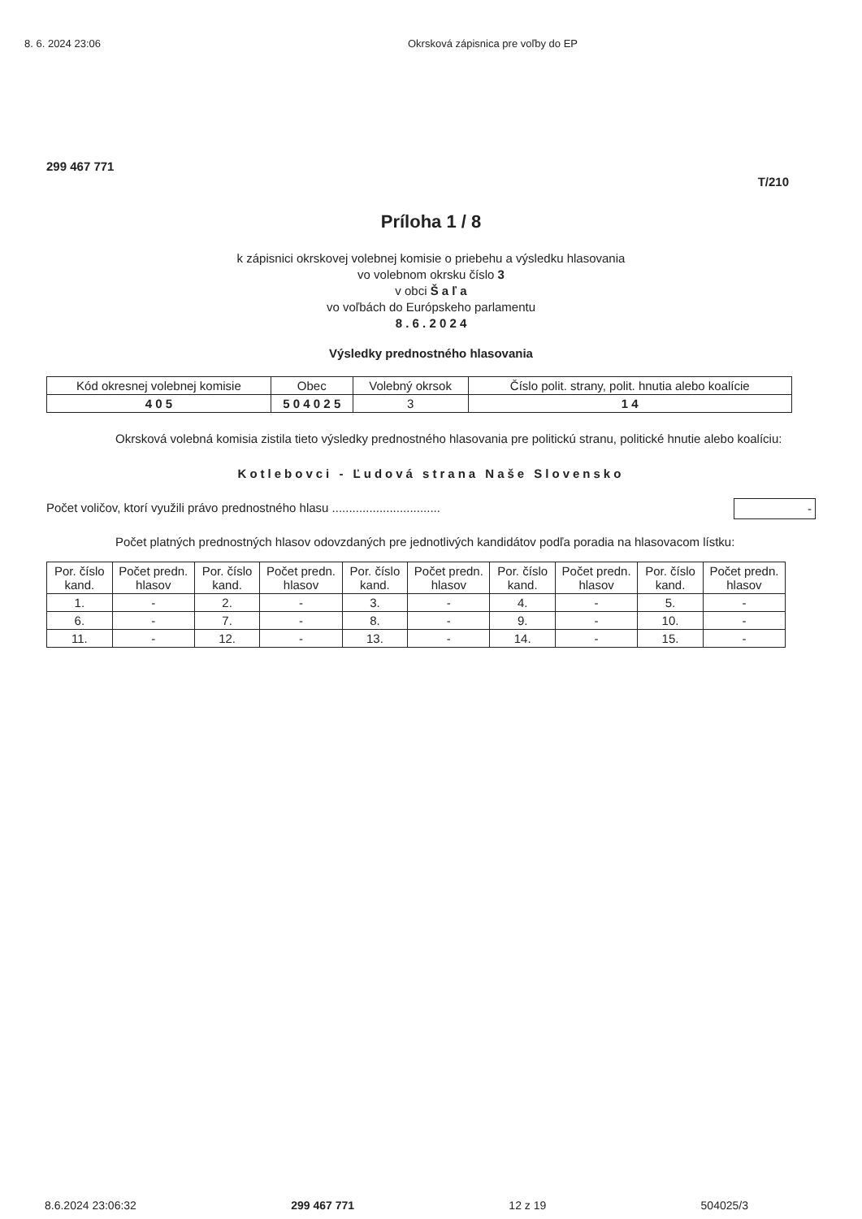8. 6. 2024 23:06 Okrsková zápisnica pre voľby do EP
299 467 771
T/210
Príloha 1 / 8
k zápisnici okrskovej volebnej komisie o priebehu a výsledku hlasovania
vo volebnom okrsku číslo 3
v obci Š a ľ a
vo voľbách do Európskeho parlamentu
8 . 6 . 2 0 2 4
Výsledky prednostného hlasovania
| Kód okresnej volebnej komisie | Obec | Volebný okrsok | Číslo polit. strany, polit. hnutia alebo koalície |
| --- | --- | --- | --- |
| 4 0 5 | 5 0 4 0 2 5 | 3 | 1 4 |
Okrsková volebná komisia zistila tieto výsledky prednostného hlasovania pre politickú stranu, politické hnutie alebo koalíciu:
Kotlebovci - Ľudová strana Naše Slovensko
Počet voličov, ktorí využili právo prednostného hlasu ................................ -
Počet platných prednostných hlasov odovzdaných pre jednotlivých kandidátov podľa poradia na hlasovacom lístku:
| Por. číslo kand. | Počet predn. hlasov | Por. číslo kand. | Počet predn. hlasov | Por. číslo kand. | Počet predn. hlasov | Por. číslo kand. | Počet predn. hlasov | Por. číslo kand. | Počet predn. hlasov |
| --- | --- | --- | --- | --- | --- | --- | --- | --- | --- |
| 1. | - | 2. | - | 3. | - | 4. | - | 5. | - |
| 6. | - | 7. | - | 8. | - | 9. | - | 10. | - |
| 11. | - | 12. | - | 13. | - | 14. | - | 15. | - |
8.6.2024 23:06:32 299 467 771 12 z 19 504025/3